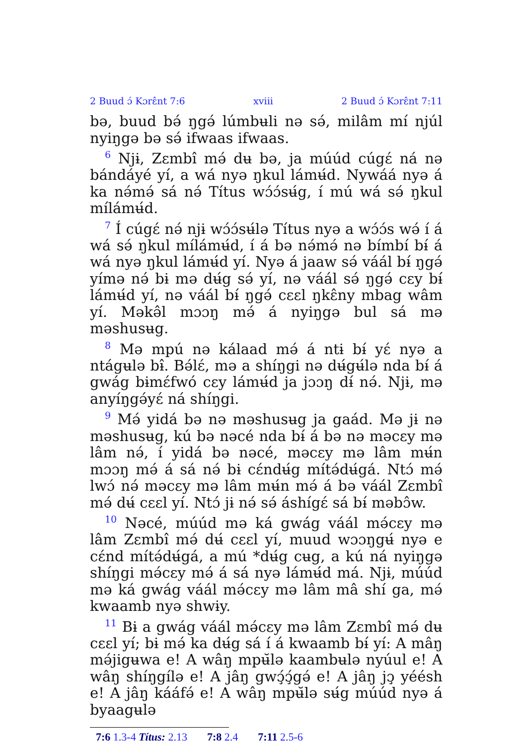2 Buud ɔ́ Kɔrɛ̂nt 7:6 xviii 2 Buud ɔ́ Kɔrɛ̂nt 7:11
bə, buud bə́ ŋgə́ lúmbʉli nə sə́, milâm mí njúl nyiŋgə bə sə́ ifwaas ifwaas.
<sup>6</sup> Njɨ, Zɛmbî mə́ dʉ bə, ja múúd cúgɛ́ ná nə bándáyé yí, a wá nyə ŋkul lámʉ́d. Nywáá nyə á ka nə́mə́ sá nə́ Títus wɔ́ɔ́sʉ́g, í mú wá sə́ ŋkul mílámʉ́d.
<sup>7</sup> Í cúgɛ́ nə́ njɨ wɔ́ɔ́sʉ́lə Títus nyə a wɔ́ɔ́s wə́ í á wá sə́ ŋkul mílámʉ́d, í á bə nə́mə́ nə bímbí bɨ́ á wá nyə ŋkul lámʉ́d yí. Nyə á jaaw sə́ váál bɨ́ ŋgə́ yímə nə́ bɨ mə dʉ́g sə́ yí, nə váál sə́ ŋgə́ cɛy bɨ́ lámʉ́d yí, nə váál bɨ́ ŋgə́ cɛɛl ŋkɛ̂ny mbag wâm yí. Məkə̂l mɔɔŋ mə́ á nyiŋgə bul sá mə məshusʉg.
<sup>8</sup> Mə mpú nə kálaad mə́ á ntɨ bɨ́ yɛ́ nyə a ntágʉlə bɨ̂. Bə́lɛ́, mə a shíŋgi nə dʉ́gʉ́lə nda bɨ́ á gwág bɨmɛ́fwó cɛy lámʉ́d ja jɔɔŋ dɨ́ nə́. Njɨ, mə anyíŋgə́yɛ́ ná shíŋgi.
<sup>9</sup> Mə́ yidá bə nə məshusʉg ja gaád. Mə jɨ nə məshusʉg, kú bə nəcé nda bɨ́ á bə nə məcɛy mə lâm nə́, í yidá bə nəcé, məcɛy mə lâm mʉ́n mɔɔŋ mə́ á sá nə́ bɨ cɛ́ndʉ́g mítə́dʉ́gá. Ntɔ́ mə́ lwɔ́ nə́ məcɛy mə lâm mʉ́n mə́ á bə váál Zɛmbî mə́ dʉ́ cɛɛl yí. Ntɔ́ jɨ nə́ sə́ áshígɛ́ sá bɨ́ məbɔ̂w.
<sup>10</sup> Nəcé, múúd mə ká gwág váál mə́cɛy mə lâm Zɛmbî mə́ dʉ́ cɛɛl yí, muud wɔɔŋgʉ́ nyə e cɛ́nd mítə́dʉ́gá, a mú *dʉ́g cʉg, a kú ná nyiŋgə shíŋgi mə́cɛy mə́ á sá nyə lámʉ́d má. Njɨ, múúd mə ká gwág váál mə́cɛy mə lâm mâ shí ga, mə́ kwaamb nyə shwɨy.
<sup>11</sup> Bɨ a gwág váál mə́cɛy mə lâm Zɛmbî mə́ dʉ cɛɛl yí; bɨ mə́ ka dʉ́g sá í á kwaamb bɨ́ yí: A mâŋ mə́jigʉwa e! A wâŋ mpʉ̆lə kaambʉlə nyúul e! A wâŋ shíŋgílə e! A jâŋ gwɔ̧́ɔ̧́gə́ e! A jâŋ jɔ̧ yéésh e! A jâŋ kááfə́ e! A wâŋ mpʉ̆lə sʉ́g múúd nyə á byaagʉlə
7:6 1.3-4 Títus: 2.13 7:8 2.4 7:11 2.5-6